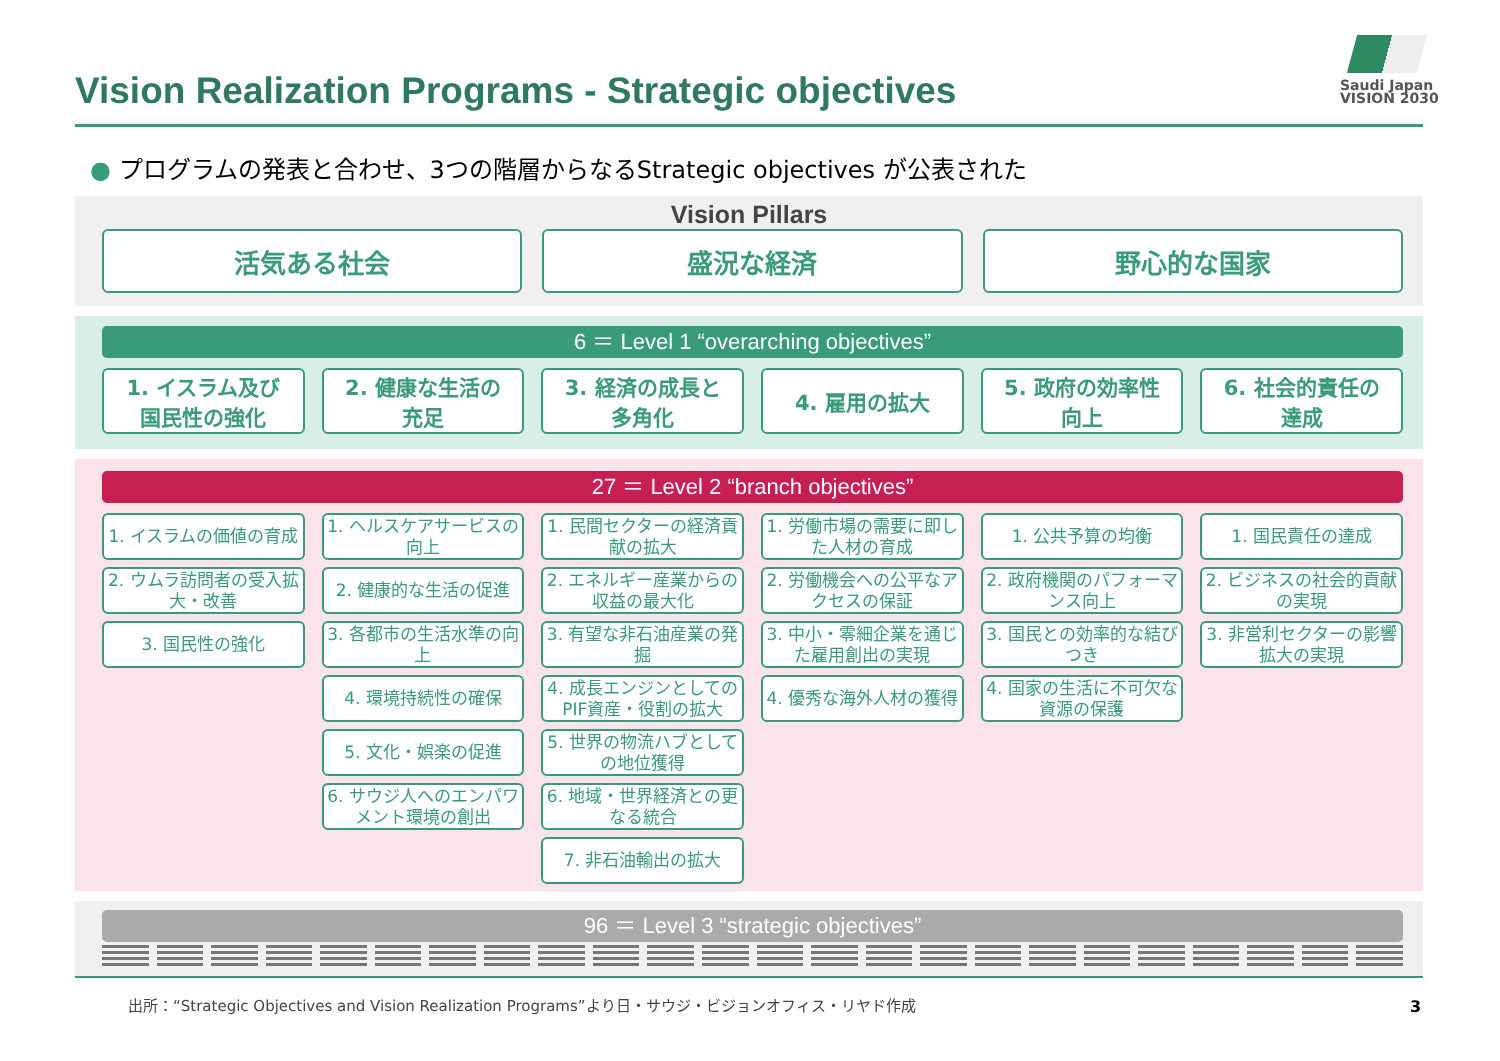Vision Realization Programs - Strategic objectives
Saudi Japan
VISION 2030
● プログラムの発表と合わせ、3つの階層からなるStrategic objectives が公表された
Vision Pillars
活気ある社会
盛況な経済
野心的な国家
6 ＝ Level 1 “overarching objectives”
1. イスラム及び
国民性の強化
2. 健康な生活の
充足
3. 経済の成長と
多角化
4. 雇用の拡大
5. 政府の効率性
向上
6. 社会的責任の
達成
27 ＝ Level 2 “branch objectives”
1. イスラムの価値の育成
2. ウムラ訪問者の受入拡大・改善
3. 国民性の強化
1. ヘルスケアサービスの向上
2. 健康的な生活の促進
3. 各都市の生活水準の向上
4. 環境持続性の確保
5. 文化・娯楽の促進
6. サウジ人へのエンパワメント環境の創出
1. 民間セクターの経済貢献の拡大
2. エネルギー産業からの収益の最大化
3. 有望な非石油産業の発掘
4. 成長エンジンとしてのPIF資産・役割の拡大
5. 世界の物流ハブとしての地位獲得
6. 地域・世界経済との更なる統合
7. 非石油輸出の拡大
1. 労働市場の需要に即した人材の育成
2. 労働機会への公平なアクセスの保証
3. 中小・零細企業を通じた雇用創出の実現
4. 優秀な海外人材の獲得
1. 公共予算の均衡
2. 政府機関のパフォーマンス向上
3. 国民との効率的な結びつき
4. 国家の生活に不可欠な資源の保護
1. 国民責任の達成
2. ビジネスの社会的貢献の実現
3. 非営利セクターの影響拡大の実現
96 ＝ Level 3 “strategic objectives”
出所：“Strategic Objectives and Vision Realization Programs”より日・サウジ・ビジョンオフィス・リヤド作成
3